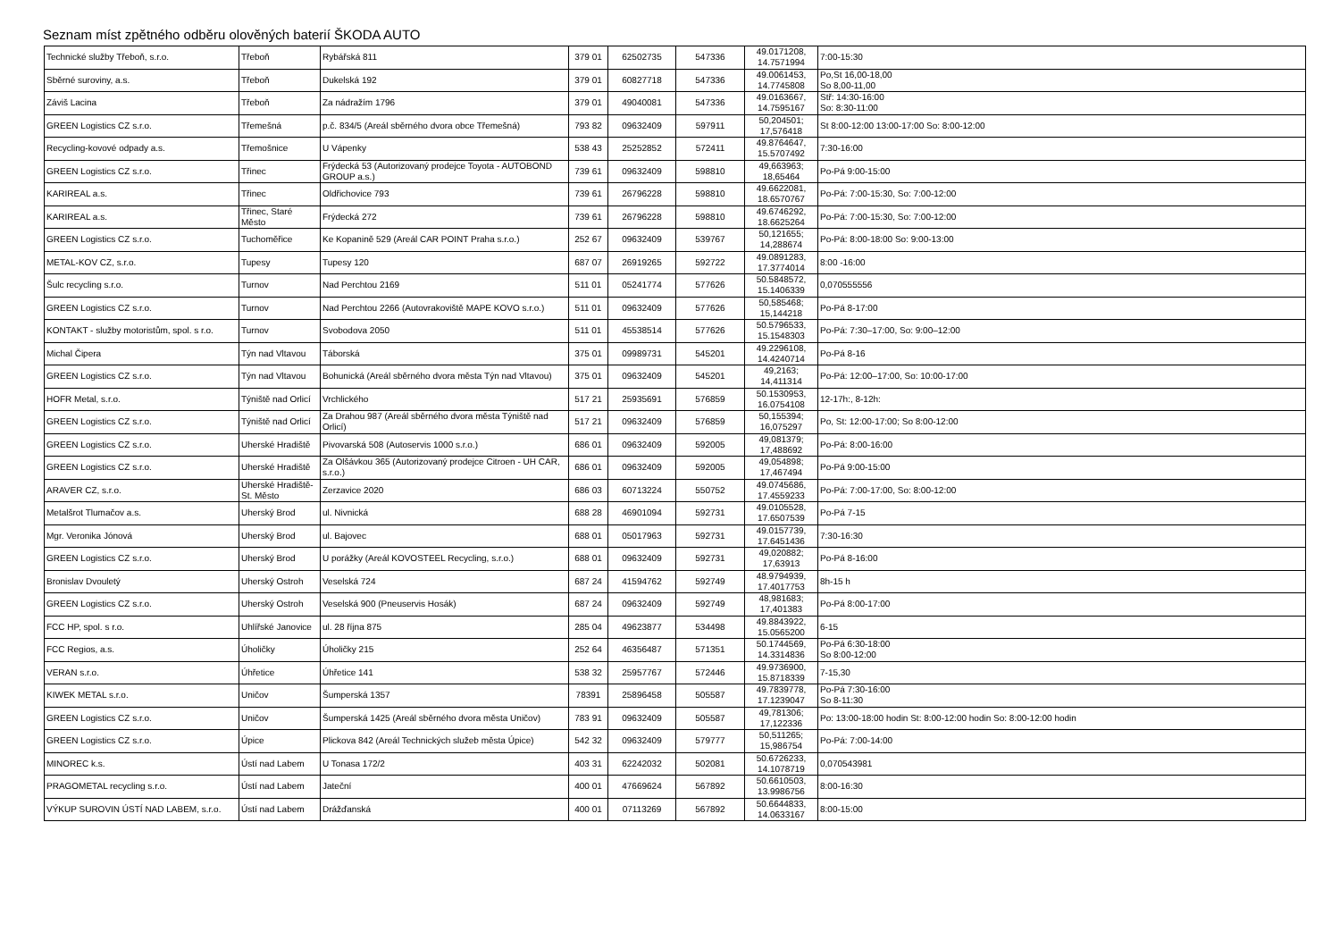Seznam míst zpětného odběru olověných baterií ŠKODA AUTO
| Technické služby Třeboň, s.r.o. | Třeboň | Rybářská 811 | 379 01 | 62502735 | 547336 | 49.0171208, 14.7571994 | 7:00-15:30 |
| Sběrné suroviny, a.s. | Třeboň | Dukelská 192 | 379 01 | 60827718 | 547336 | 49.0061453, 14.7745808 | Po,St 16,00-18,00 So 8,00-11,00 |
| Záviš Lacina | Třeboň | Za nádražím 1796 | 379 01 | 49040081 | 547336 | 49.0163667, 14.7595167 | Stř: 14:30-16:00 So: 8:30-11:00 |
| GREEN Logistics CZ s.r.o. | Třemešná | p.č. 834/5 (Areál sběrného dvora obce Třemešná) | 793 82 | 09632409 | 597911 | 50,204501; 17,576418 | St 8:00-12:00 13:00-17:00 So: 8:00-12:00 |
| Recycling-kovové odpady a.s. | Třemošnice | U Vápenky | 538 43 | 25252852 | 572411 | 49.8764647, 15.5707492 | 7:30-16:00 |
| GREEN Logistics CZ s.r.o. | Třinec | Frýdecká 53 (Autorizovaný prodejce Toyota - AUTOBOND GROUP a.s.) | 739 61 | 09632409 | 598810 | 49,663963; 18,65464 | Po-Pá 9:00-15:00 |
| KARIREAL a.s. | Třinec | Oldřichovice 793 | 739 61 | 26796228 | 598810 | 49.6622081, 18.6570767 | Po-Pá: 7:00-15:30, So: 7:00-12:00 |
| KARIREAL a.s. | Třinec, Staré Město | Frýdecká 272 | 739 61 | 26796228 | 598810 | 49.6746292, 18.6625264 | Po-Pá: 7:00-15:30, So: 7:00-12:00 |
| GREEN Logistics CZ s.r.o. | Tuchoměřice | Ke Kopanině 529 (Areál CAR POINT Praha s.r.o.) | 252 67 | 09632409 | 539767 | 50,121655; 14,288674 | Po-Pá: 8:00-18:00 So: 9:00-13:00 |
| METAL-KOV CZ, s.r.o. | Tupesy | Tupesy 120 | 687 07 | 26919265 | 592722 | 49.0891283, 17.3774014 | 8:00 -16:00 |
| Šulc recycling s.r.o. | Turnov | Nad Perchtou 2169 | 511 01 | 05241774 | 577626 | 50.5848572, 15.1406339 | 0,070555556 |
| GREEN Logistics CZ s.r.o. | Turnov | Nad Perchtou 2266 (Autovrakoviště MAPE KOVO s.r.o.) | 511 01 | 09632409 | 577626 | 50,585468; 15,144218 | Po-Pá 8-17:00 |
| KONTAKT - služby motoristům, spol. s r.o. | Turnov | Svobodova 2050 | 511 01 | 45538514 | 577626 | 50.5796533, 15.1548303 | Po-Pá: 7:30–17:00, So: 9:00–12:00 |
| Michal Čipera | Týn nad Vltavou | Táborská | 375 01 | 09989731 | 545201 | 49.2296108, 14.4240714 | Po-Pá 8-16 |
| GREEN Logistics CZ s.r.o. | Týn nad Vltavou | Bohunická (Areál sběrného dvora města Týn nad Vltavou) | 375 01 | 09632409 | 545201 | 49,2163; 14,411314 | Po-Pá: 12:00–17:00, So: 10:00-17:00 |
| HOFR Metal, s.r.o. | Týniště nad Orlicí | Vrchlického | 517 21 | 25935691 | 576859 | 50.1530953, 16.0754108 | 12-17h:, 8-12h: |
| GREEN Logistics CZ s.r.o. | Týniště nad Orlicí | Za Drahou 987 (Areál sběrného dvora města Týniště nad Orlicí) | 517 21 | 09632409 | 576859 | 50,155394; 16,075297 | Po, St: 12:00-17:00; So 8:00-12:00 |
| GREEN Logistics CZ s.r.o. | Uherské Hradiště | Pivovarská 508 (Autoservis 1000 s.r.o.) | 686 01 | 09632409 | 592005 | 49,081379; 17,488692 | Po-Pá: 8:00-16:00 |
| GREEN Logistics CZ s.r.o. | Uherské Hradiště | Za Olšávkou 365 (Autorizovaný prodejce Citroen - UH CAR, s.r.o.) | 686 01 | 09632409 | 592005 | 49,054898; 17,467494 | Po-Pá 9:00-15:00 |
| ARAVER CZ, s.r.o. | Uherské Hradiště-St. Město | Zerzavice 2020 | 686 03 | 60713224 | 550752 | 49.0745686, 17.4559233 | Po-Pá: 7:00-17:00, So: 8:00-12:00 |
| Metalšrot Tlumačov a.s. | Uherský Brod | ul. Nivnická | 688 28 | 46901094 | 592731 | 49.0105528, 17.6507539 | Po-Pá 7-15 |
| Mgr. Veronika Jónová | Uherský Brod | ul. Bajovec | 688 01 | 05017963 | 592731 | 49.0157739, 17.6451436 | 7:30-16:30 |
| GREEN Logistics CZ s.r.o. | Uherský Brod | U porážky (Areál KOVOSTEEL Recycling, s.r.o.) | 688 01 | 09632409 | 592731 | 49,020882; 17,63913 | Po-Pá 8-16:00 |
| Bronislav Dvouletý | Uherský Ostroh | Veselská 724 | 687 24 | 41594762 | 592749 | 48.9794939, 17.4017753 | 8h-15 h |
| GREEN Logistics CZ s.r.o. | Uherský Ostroh | Veselská 900 (Pneuservis Hosák) | 687 24 | 09632409 | 592749 | 48,981683; 17,401383 | Po-Pá 8:00-17:00 |
| FCC HP, spol. s r.o. | Uhlířské Janovice | ul. 28 října 875 | 285 04 | 49623877 | 534498 | 49.8843922, 15.0565200 | 6-15 |
| FCC Regios, a.s. | Úholičky | Úholičky 215 | 252 64 | 46356487 | 571351 | 50.1744569, 14.3314836 | Po-Pá 6:30-18:00 So 8:00-12:00 |
| VERAN s.r.o. | Úhřetice | Úhřetice 141 | 538 32 | 25957767 | 572446 | 49.9736900, 15.8718339 | 7-15,30 |
| KIWEK METAL s.r.o. | Uničov | Šumperská 1357 | 78391 | 25896458 | 505587 | 49.7839778, 17.1239047 | Po-Pá 7:30-16:00 So 8-11:30 |
| GREEN Logistics CZ s.r.o. | Uničov | Šumperská 1425 (Areál sběrného dvora města Uničov) | 783 91 | 09632409 | 505587 | 49,781306; 17,122336 | Po: 13:00-18:00 hodin St: 8:00-12:00 hodin So: 8:00-12:00 hodin |
| GREEN Logistics CZ s.r.o. | Úpice | Plickova 842 (Areál Technických služeb města Úpice) | 542 32 | 09632409 | 579777 | 50,511265; 15,986754 | Po-Pá: 7:00-14:00 |
| MINOREC k.s. | Ústí nad Labem | U Tonasa 172/2 | 403 31 | 62242032 | 502081 | 50.6726233, 14.1078719 | 0,070543981 |
| PRAGOMETAL recycling s.r.o. | Ústí nad Labem | Jateční | 400 01 | 47669624 | 567892 | 50.6610503, 13.9986756 | 8:00-16:30 |
| VÝKUP SUROVIN ÚSTÍ NAD LABEM, s.r.o. | Ústí nad Labem | Drážďanská | 400 01 | 07113269 | 567892 | 50.6644833, 14.0633167 | 8:00-15:00 |